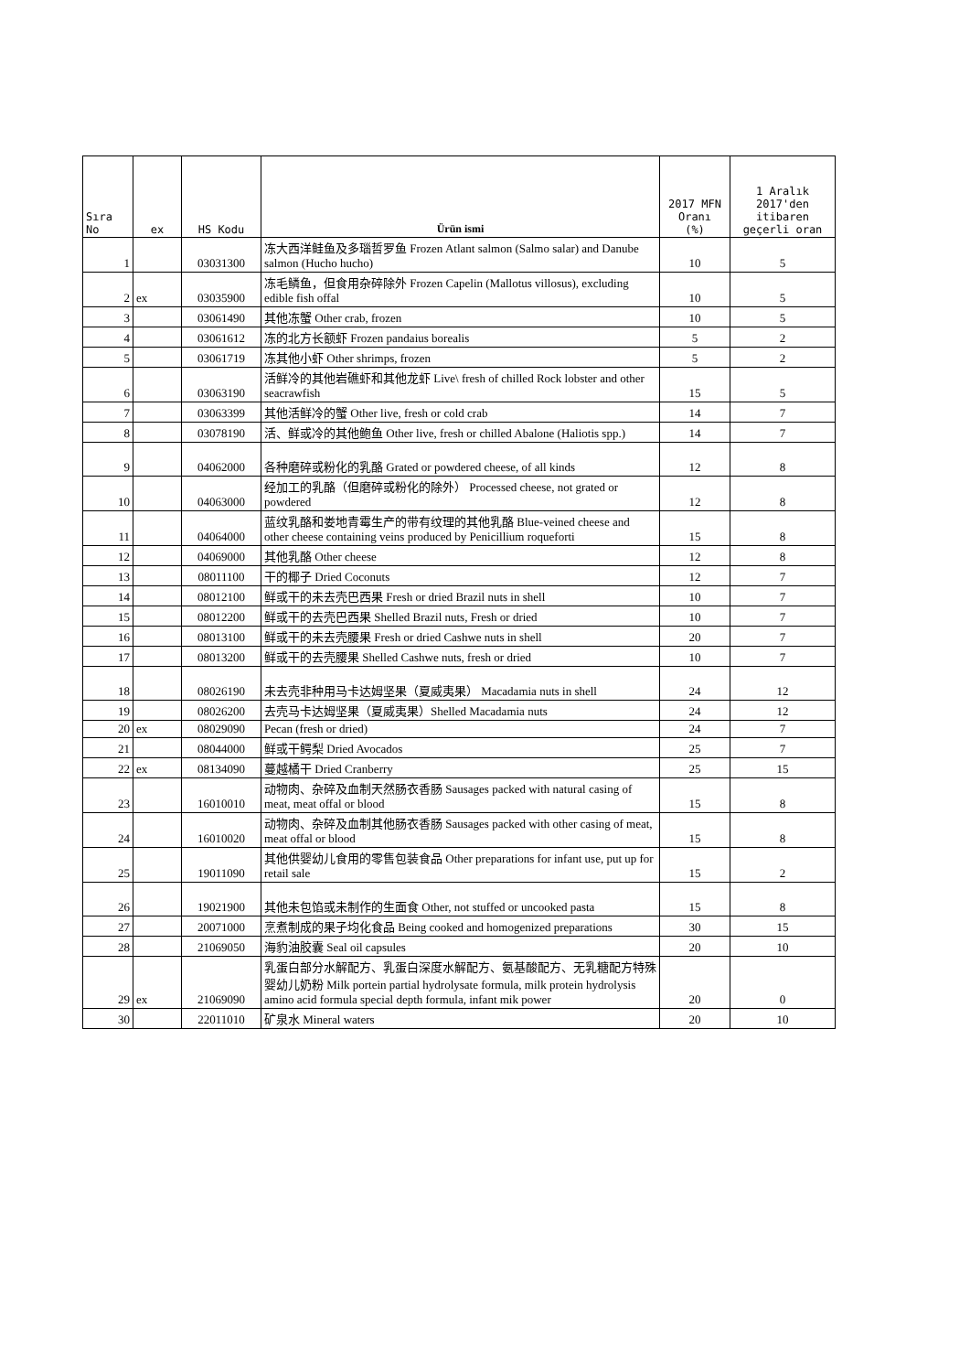| Sıra No | ex | HS Kodu | Ürün ismi | 2017 MFN Oranı (%) | 1 Aralık 2017'den itibaren geçerli oran |
| --- | --- | --- | --- | --- | --- |
| 1 | | 03031300 | 冻大西洋鲑鱼及多瑙哲罗鱼 Frozen Atlant salmon (Salmo salar) and Danube salmon (Hucho hucho) | 10 | 5 |
| 2 | ex | 03035900 | 冻毛鳞鱼，但食用杂碎除外 Frozen Capelin (Mallotus villosus), excluding edible fish offal | 10 | 5 |
| 3 | | 03061490 | 其他冻蟹 Other crab, frozen | 10 | 5 |
| 4 | | 03061612 | 冻的北方长额虾 Frozen pandaius borealis | 5 | 2 |
| 5 | | 03061719 | 冻其他小虾 Other shrimps, frozen | 5 | 2 |
| 6 | | 03063190 | 活鲜冷的其他岩礁虾和其他龙虾 Live\ fresh of chilled Rock lobster and other seacrawfish | 15 | 5 |
| 7 | | 03063399 | 其他活鲜冷的蟹 Other live, fresh or cold crab | 14 | 7 |
| 8 | | 03078190 | 活、鲜或冷的其他鲍鱼 Other live, fresh or chilled Abalone (Haliotis spp.) | 14 | 7 |
| 9 | | 04062000 | 各种磨碎或粉化的乳酪 Grated or powdered cheese, of all kinds | 12 | 8 |
| 10 | | 04063000 | 经加工的乳酪（但磨碎或粉化的除外） Processed cheese, not grated or powdered | 12 | 8 |
| 11 | | 04064000 | 蓝纹乳酪和娄地青霉生产的带有纹理的其他乳酪 Blue-veined cheese and other cheese containing veins produced by Penicillium roqueforti | 15 | 8 |
| 12 | | 04069000 | 其他乳酪 Other cheese | 12 | 8 |
| 13 | | 08011100 | 干的椰子 Dried Coconuts | 12 | 7 |
| 14 | | 08012100 | 鲜或干的未去壳巴西果 Fresh or dried Brazil nuts in shell | 10 | 7 |
| 15 | | 08012200 | 鲜或干的去壳巴西果 Shelled Brazil nuts, Fresh or dried | 10 | 7 |
| 16 | | 08013100 | 鲜或干的未去壳腰果 Fresh or dried Cashwe nuts in shell | 20 | 7 |
| 17 | | 08013200 | 鲜或干的去壳腰果 Shelled Cashwe nuts, fresh or dried | 10 | 7 |
| 18 | | 08026190 | 未去壳非种用马卡达姆坚果（夏威夷果） Macadamia nuts in shell | 24 | 12 |
| 19 | | 08026200 | 去壳马卡达姆坚果（夏威夷果）Shelled Macadamia nuts | 24 | 12 |
| 20 | ex | 08029090 | Pecan (fresh or dried) | 24 | 7 |
| 21 | | 08044000 | 鲜或干鳄梨 Dried Avocados | 25 | 7 |
| 22 | ex | 08134090 | 蔓越橘干 Dried Cranberry | 25 | 15 |
| 23 | | 16010010 | 动物肉、杂碎及血制天然肠衣香肠 Sausages packed with natural casing of meat, meat offal or blood | 15 | 8 |
| 24 | | 16010020 | 动物肉、杂碎及血制其他肠衣香肠 Sausages packed with other casing of meat, meat offal or blood | 15 | 8 |
| 25 | | 19011090 | 其他供婴幼儿食用的零售包装食品 Other preparations for infant use, put up for retail sale | 15 | 2 |
| 26 | | 19021900 | 其他未包馅或未制作的生面食 Other, not stuffed or uncooked pasta | 15 | 8 |
| 27 | | 20071000 | 烹煮制成的果子均化食品 Being cooked and homogenized preparations | 30 | 15 |
| 28 | | 21069050 | 海豹油胶囊 Seal oil capsules | 20 | 10 |
| 29 | ex | 21069090 | 乳蛋白部分水解配方、乳蛋白深度水解配方、氨基酸配方、无乳糖配方特殊婴幼儿奶粉 Milk portein partial hydrolysate formula, milk protein hydrolysis amino acid formula special depth formula, infant mik power | 20 | 0 |
| 30 | | 22011010 | 矿泉水 Mineral waters | 20 | 10 |